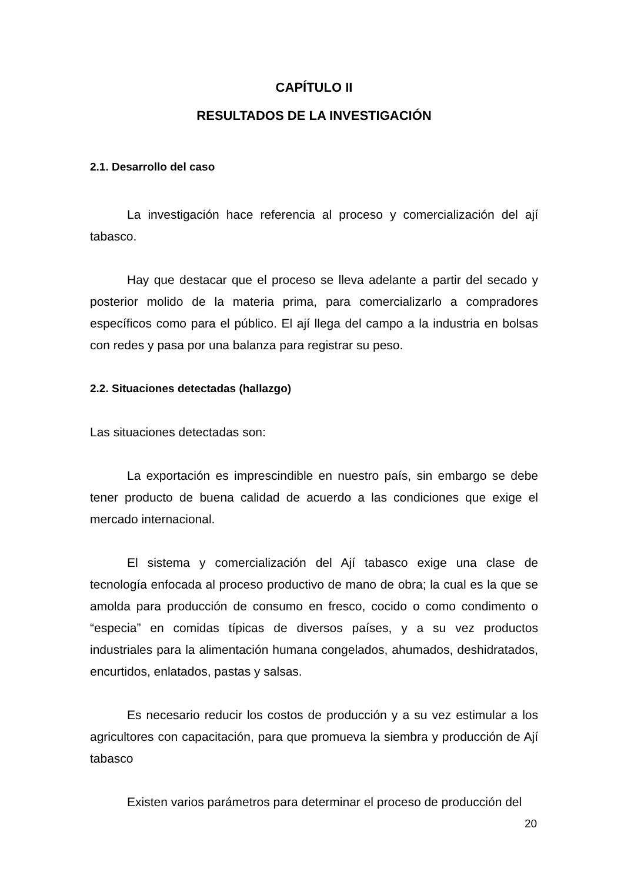CAPÍTULO II
RESULTADOS DE LA INVESTIGACIÓN
2.1. Desarrollo del caso
La investigación hace referencia al proceso y comercialización del ají tabasco.
Hay que destacar que el proceso se lleva adelante a partir del secado y posterior molido de la materia prima, para comercializarlo a compradores específicos como para el público. El ají llega del campo a la industria en bolsas con redes y pasa por una balanza para registrar su peso.
2.2. Situaciones detectadas (hallazgo)
Las situaciones detectadas son:
La exportación es imprescindible en nuestro país, sin embargo se debe tener producto de buena calidad de acuerdo a las condiciones que exige el mercado internacional.
El sistema y comercialización del Ají tabasco exige una clase de tecnología enfocada al proceso productivo de mano de obra; la cual es la que se amolda para producción de consumo en fresco, cocido o como condimento o “especia” en comidas típicas de diversos países, y a su vez productos industriales para la alimentación humana congelados, ahumados, deshidratados, encurtidos, enlatados, pastas y salsas.
Es necesario reducir los costos de producción y a su vez estimular a los agricultores con capacitación, para que promueva la siembra y producción de Ají tabasco
Existen varios parámetros para determinar el proceso de producción del
20